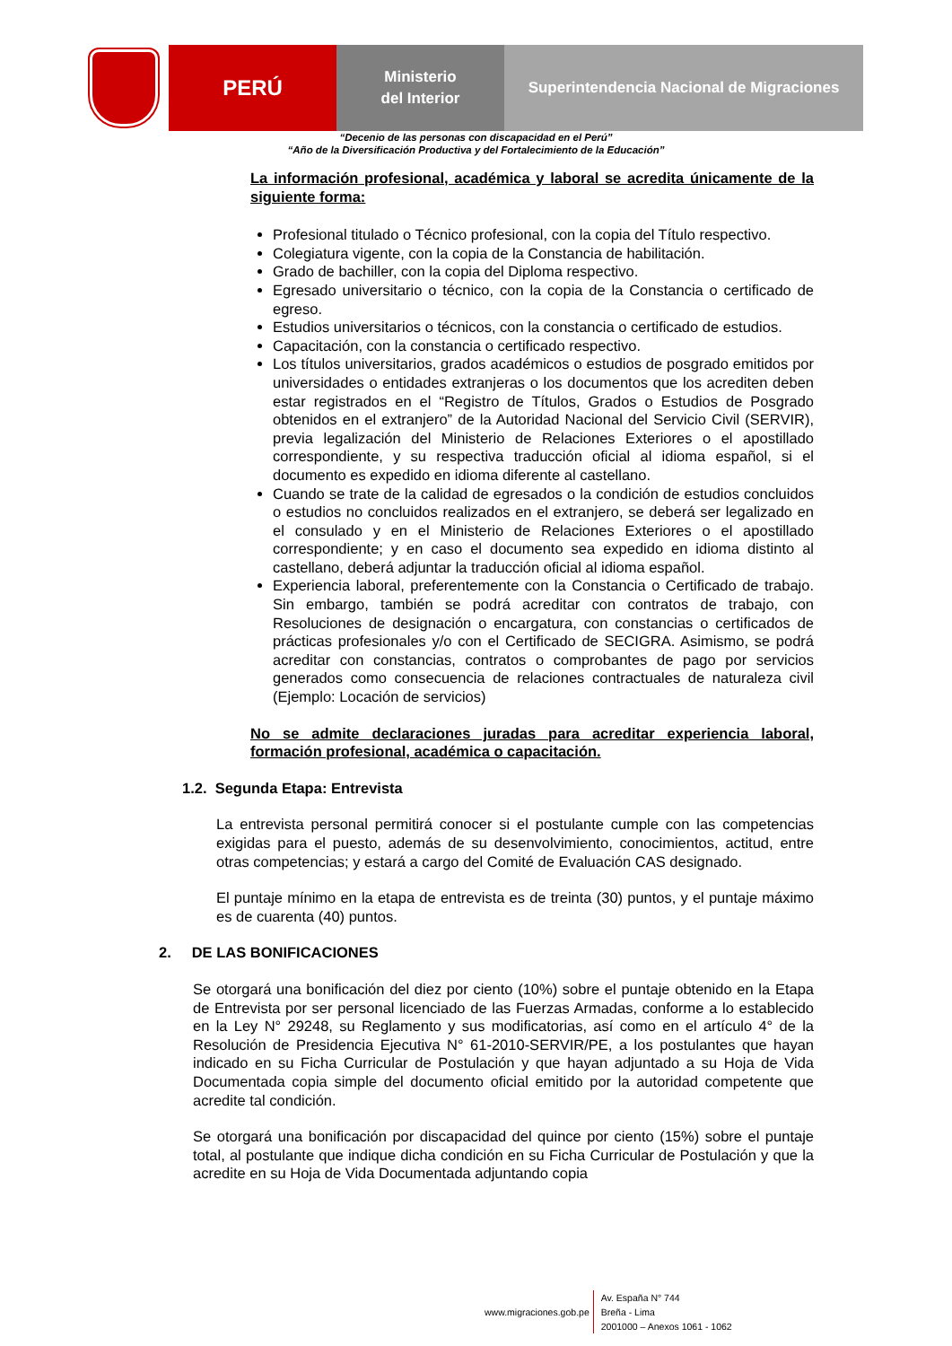PERÚ
Ministerio
del Interior
Superintendencia Nacional de Migraciones
“Decenio de las personas con discapacidad en el Perú”
“Año de la Diversificación Productiva y del Fortalecimiento de la Educación”
La información profesional, académica y laboral se acredita únicamente de la siguiente forma:
Profesional titulado o Técnico profesional, con la copia del Título respectivo.
Colegiatura vigente, con la copia de la Constancia de habilitación.
Grado de bachiller, con la copia del Diploma respectivo.
Egresado universitario o técnico, con la copia de la Constancia o certificado de egreso.
Estudios universitarios o técnicos, con la constancia o certificado de estudios.
Capacitación, con la constancia o certificado respectivo.
Los títulos universitarios, grados académicos o estudios de posgrado emitidos por universidades o entidades extranjeras o los documentos que los acrediten deben estar registrados en el “Registro de Títulos, Grados o Estudios de Posgrado obtenidos en el extranjero” de la Autoridad Nacional del Servicio Civil (SERVIR), previa legalización del Ministerio de Relaciones Exteriores o el apostillado correspondiente, y su respectiva traducción oficial al idioma español, si el documento es expedido en idioma diferente al castellano.
Cuando se trate de la calidad de egresados o la condición de estudios concluidos o estudios no concluidos realizados en el extranjero, se deberá ser legalizado en el consulado y en el Ministerio de Relaciones Exteriores o el apostillado correspondiente; y en caso el documento sea expedido en idioma distinto al castellano, deberá adjuntar la traducción oficial al idioma español.
Experiencia laboral, preferentemente con la Constancia o Certificado de trabajo. Sin embargo, también se podrá acreditar con contratos de trabajo, con Resoluciones de designación o encargatura, con constancias o certificados de prácticas profesionales y/o con el Certificado de SECIGRA. Asimismo, se podrá acreditar con constancias, contratos o comprobantes de pago por servicios generados como consecuencia de relaciones contractuales de naturaleza civil (Ejemplo: Locación de servicios)
No se admite declaraciones juradas para acreditar experiencia laboral, formación profesional, académica o capacitación.
1.2. Segunda Etapa: Entrevista
La entrevista personal permitirá conocer si el postulante cumple con las competencias exigidas para el puesto, además de su desenvolvimiento, conocimientos, actitud, entre otras competencias; y estará a cargo del Comité de Evaluación CAS designado.
El puntaje mínimo en la etapa de entrevista es de treinta (30) puntos, y el puntaje máximo es de cuarenta (40) puntos.
2. DE LAS BONIFICACIONES
Se otorgará una bonificación del diez por ciento (10%) sobre el puntaje obtenido en la Etapa de Entrevista por ser personal licenciado de las Fuerzas Armadas, conforme a lo establecido en la Ley N° 29248, su Reglamento y sus modificatorias, así como en el artículo 4° de la Resolución de Presidencia Ejecutiva N° 61-2010-SERVIR/PE, a los postulantes que hayan indicado en su Ficha Curricular de Postulación y que hayan adjuntado a su Hoja de Vida Documentada copia simple del documento oficial emitido por la autoridad competente que acredite tal condición.
Se otorgará una bonificación por discapacidad del quince por ciento (15%) sobre el puntaje total, al postulante que indique dicha condición en su Ficha Curricular de Postulación y que la acredite en su Hoja de Vida Documentada adjuntando copia
www.migraciones.gob.pe Av. España N° 744
Breña - Lima
2001000 – Anexos 1061 - 1062